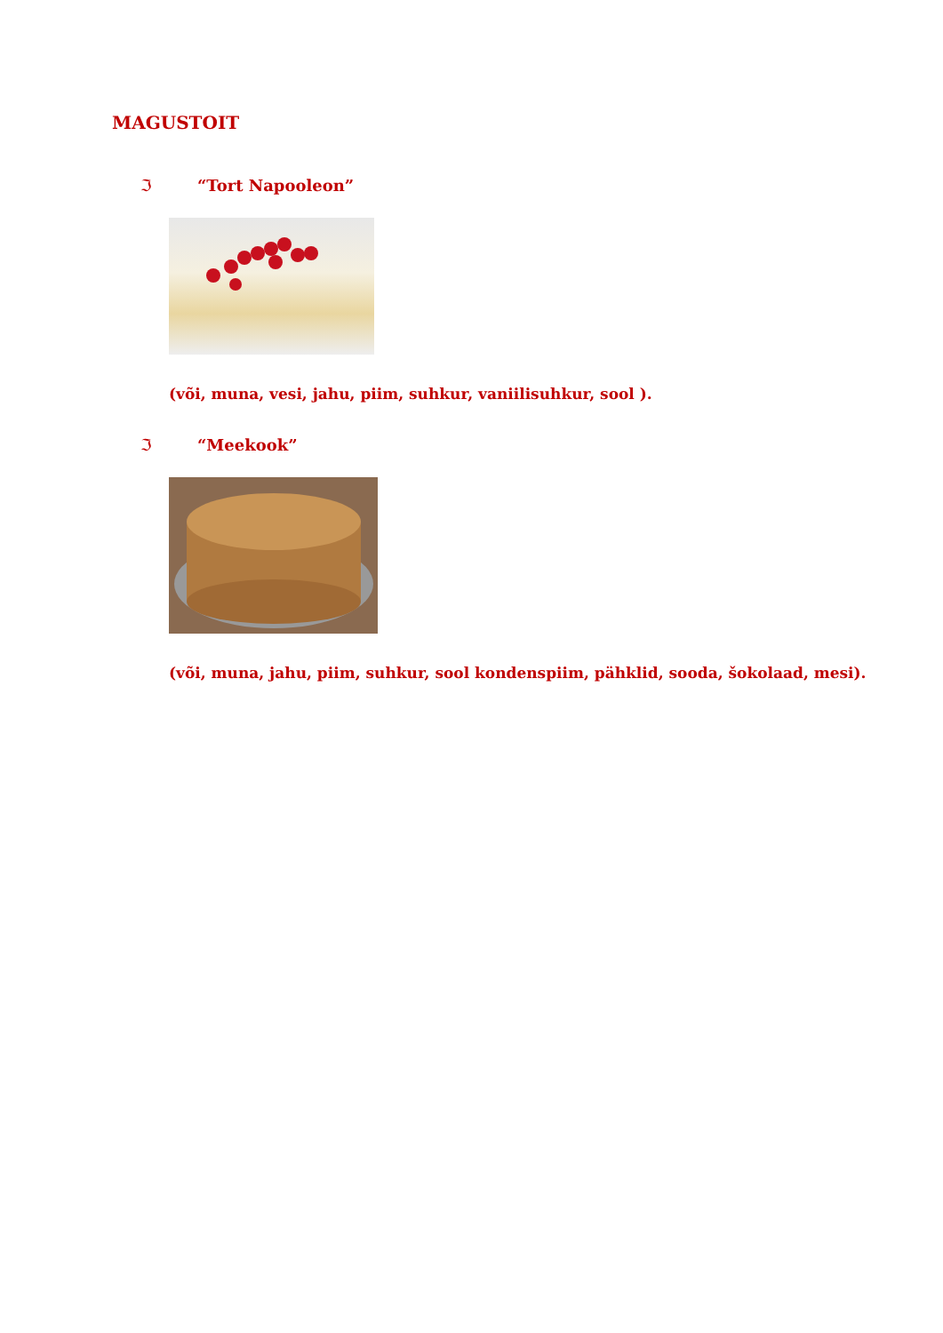MAGUSTOIT
ℑ “Tort Napooleon”
(või, muna, vesi, jahu, piim, suhkur, vaniilisuhkur, sool ).
ℑ “Meekook”
(või, muna, jahu, piim, suhkur, sool kondenspiim, pähklid, sooda, šokolaad, mesi).